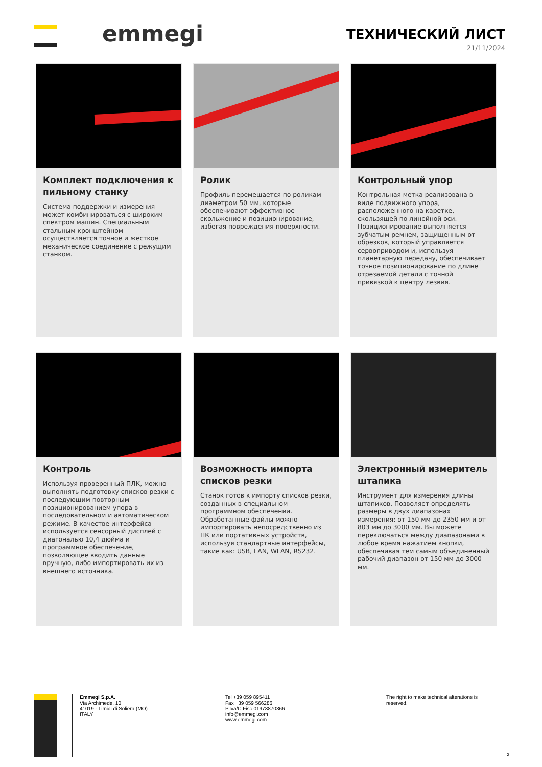emmegi
ТЕХНИЧЕСКИЙ ЛИСТ
21/11/2024
Комплект подключения к пильному станку
Система поддержки и измерения может комбинироваться с широким спектром машин. Специальным стальным кронштейном осуществляется точное и жесткое механическое соединение с режущим станком.
Ролик
Профиль перемещается по роликам диаметром 50 мм, которые обеспечивают эффективное скольжение и позиционирование, избегая повреждения поверхности.
Контрольный упор
Контрольная метка реализована в виде подвижного упора, расположенного на каретке, скользящей по линейной оси. Позиционирование выполняется зубчатым ремнем, защищенным от обрезков, который управляется сервоприводом и, используя планетарную передачу, обеспечивает точное позиционирование по длине отрезаемой детали с точной привязкой к центру лезвия.
Контроль
Используя проверенный ПЛК, можно выполнять подготовку списков резки с последующим повторным позиционированием упора в последовательном и автоматическом режиме. В качестве интерфейса используется сенсорный дисплей с диагональю 10,4 дюйма и программное обеспечение, позволяющее вводить данные вручную, либо импортировать их из внешнего источника.
Возможность импорта списков резки
Станок готов к импорту списков резки, созданных в специальном программном обеспечении. Обработанные файлы можно импортировать непосредственно из ПК или портативных устройств, используя стандартные интерфейсы, такие как: USB, LAN, WLAN, RS232.
Электронный измеритель штапика
Инструмент для измерения длины штапиков. Позволяет определять размеры в двух диапазонах измерения: от 150 мм до 2350 мм и от 803 мм до 3000 мм. Вы можете переключаться между диапазонами в любое время нажатием кнопки, обеспечивая тем самым объединенный рабочий диапазон от 150 мм до 3000 мм.
Emmegi S.p.A.
Via Archimede, 10
41019 - Limidi di Soliera (MO)
ITALY
Tel +39 059 895411
Fax +39 059 566286
P.Iva/C.Fisc 01978870366
info@emmegi.com
www.emmegi.com
The right to make technical alterations is reserved.
2